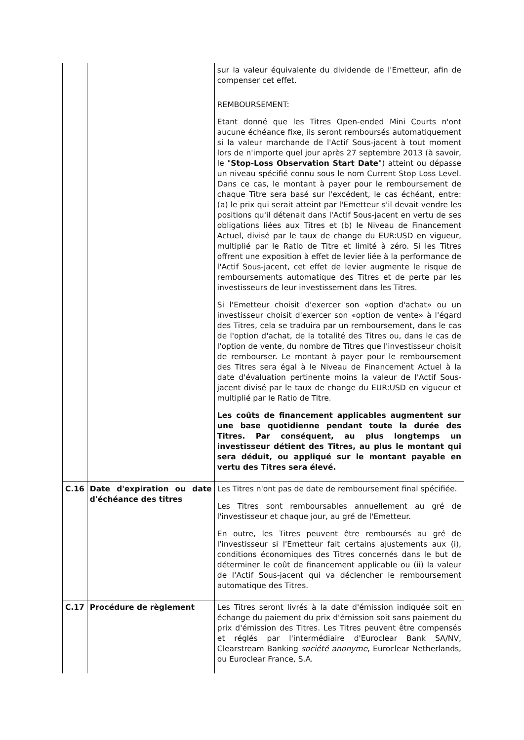| | | sur la valeur équivalente du dividende de l'Emetteur, afin de compenser cet effet. REMBOURSEMENT: Etant donné que les Titres Open-ended Mini Courts n'ont aucune échéance fixe, ils seront remboursés automatiquement si la valeur marchande de l'Actif Sous-jacent à tout moment lors de n'importe quel jour après 27 septembre 2013 (à savoir, le " Stop-Loss Observation Start Date ") atteint ou dépasse un niveau spécifié connu sous le nom Current Stop Loss Level. Dans ce cas, le montant à payer pour le remboursement de chaque Titre sera basé sur l'excédent, le cas échéant, entre: (a) le prix qui serait atteint par l'Emetteur s'il devait vendre les positions qu'il détenait dans l'Actif Sous-jacent en vertu de ses obligations liées aux Titres et (b) le Niveau de Financement Actuel, divisé par le taux de change du EUR:USD en vigueur, multiplié par le Ratio de Titre et limité à zéro. Si les Titres offrent une exposition à effet de levier liée à la performance de l'Actif Sous-jacent, cet effet de levier augmente le risque de remboursements automatique des Titres et de perte par les investisseurs de leur investissement dans les Titres. Si l'Emetteur choisit d'exercer son «option d'achat» ou un investisseur choisit d'exercer son «option de vente» à l'égard des Titres, cela se traduira par un remboursement, dans le cas de l'option d'achat, de la totalité des Titres ou, dans le cas de l'option de vente, du nombre de Titres que l'investisseur choisit de rembourser. Le montant à payer pour le remboursement des Titres sera égal à le Niveau de Financement Actuel à la date d'évaluation pertinente moins la valeur de l'Actif Sous-jacent divisé par le taux de change du EUR:USD en vigueur et multiplié par le Ratio de Titre. Les coûts de financement applicables augmentent sur une base quotidienne pendant toute la durée des Titres. Par conséquent, au plus longtemps un investisseur détient des Titres, au plus le montant qui sera déduit, ou appliqué sur le montant payable en vertu des Titres sera élevé. |
| C.16 | Date d'expiration ou date d'échéance des titres | Les Titres n'ont pas de date de remboursement final spécifiée. Les Titres sont remboursables annuellement au gré de l'investisseur et chaque jour, au gré de l'Emetteur. En outre, les Titres peuvent être remboursés au gré de l'investisseur si l'Emetteur fait certains ajustements aux (i), conditions économiques des Titres concernés dans le but de déterminer le coût de financement applicable ou (ii) la valeur de l'Actif Sous-jacent qui va déclencher le remboursement automatique des Titres. |
| C.17 | Procédure de règlement | Les Titres seront livrés à la date d'émission indiquée soit en échange du paiement du prix d'émission soit sans paiement du prix d'émission des Titres. Les Titres peuvent être compensés et réglés par l'intermédiaire d'Euroclear Bank SA/NV, Clearstream Banking société anonyme , Euroclear Netherlands, ou Euroclear France, S.A. |